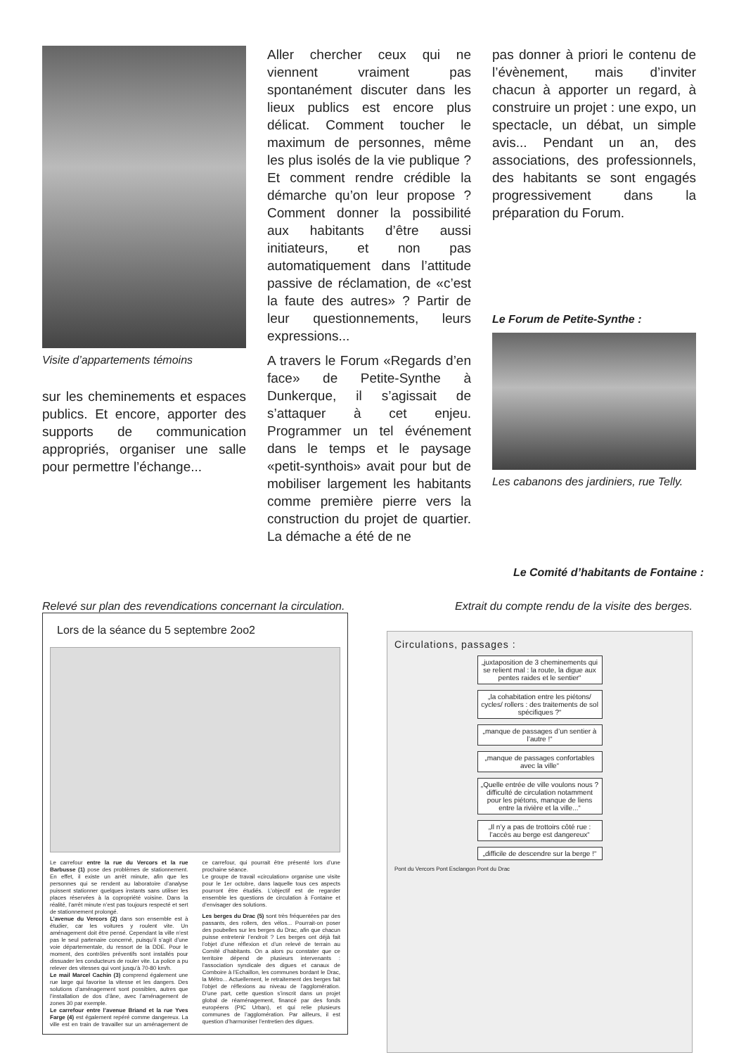Visite d’appartements témoins
sur les cheminements et espaces publics. Et encore, apporter des supports de communication appropriés, organiser une salle pour permettre l’échange...
Aller chercher ceux qui ne viennent vraiment pas spontanément discuter dans les lieux publics est encore plus délicat. Comment toucher le maximum de personnes, même les plus isolés de la vie publique ? Et comment rendre crédible la démarche qu’on leur propose ? Comment donner la possibilité aux habitants d’être aussi initiateurs, et non pas automatiquement dans l’attitude passive de réclamation, de «c’est la faute des autres» ? Partir de leur questionnements, leurs expressions...
A travers le Forum «Regards d’en face» de Petite-Synthe à Dunkerque, il s’agissait de s’attaquer à cet enjeu. Programmer un tel événement dans le temps et le paysage «petit-synthois» avait pour but de mobiliser largement les habitants comme première pierre vers la construction du projet de quartier. La démache a été de ne
pas donner à priori le contenu de l’évènement, mais d’inviter chacun à apporter un regard, à construire un projet : une expo, un spectacle, un débat, un simple avis... Pendant un an, des associations, des professionnels, des habitants se sont engagés progressivement dans la préparation du Forum.
Le Forum de Petite-Synthe :
Les cabanons des jardiniers, rue Telly.
Le Comité d’habitants de Fontaine :
Relevé sur plan des revendications concernant la circulation.
Lors de la séance du 5 septembre 2oo2
Le carrefour entre la rue du Vercors et la rue Barbusse (1) pose des problèmes de stationnement. En effet, il existe un arrêt minute, afin que les personnes qui se rendent au laboratoire d’analyse puissent stationner quelques instants sans utiliser les places réservées à la copropriété voisine. Dans la réalité, l’arrêt minute n’est pas toujours respecté et sert de stationnement prolongé.
L’avenue du Vercors (2) dans son ensemble est à étudier, car les voitures y roulent vite. Un aménagement doit être pensé. Cependant la ville n’est pas le seul partenaire concerné, puisqu’il s’agit d’une voie départementale, du ressort de la DDE. Pour le moment, des contrôles préventifs sont installés pour dissuader les conducteurs de rouler vite. La police a pu relever des vitesses qui vont jusqu’à 70-80 km/h.
Le mail Marcel Cachin (3) comprend également une rue large qui favorise la vitesse et les dangers. Des solutions d’aménagement sont possibles, autres que l’installation de dos d’âne, avec l’aménagement de zones 30 par exemple.
Le carrefour entre l’avenue Briand et la rue Yves Farge (4) est également repéré comme dangereux. La ville est en train de travailler sur un aménagement de ce carrefour, qui pourrait être présenté lors d’une prochaine séance.
Le groupe de travail «circulation» organise une visite pour le 1er octobre, dans laquelle tous ces aspects pourront être étudiés. L’objectif est de regarder ensemble les questions de circulation à Fontaine et d’envisager des solutions.
Les berges du Drac (5) sont très fréquentées par des passants, des rollers, des vélos... Pourrait-on poser des poubelles sur les berges du Drac, afin que chacun puisse entretenir l’endroit ? Les berges ont déjà fait l’objet d’une réflexion et d’un relevé de terrain au Comité d’habitants. On a alors pu constater que ce territoire dépend de plusieurs intervenants : l’association syndicale des digues et canaux de Comboire à l’Echaillon, les communes bordant le Drac, la Métro... Actuellement, le retraitement des berges fait l’objet de réflexions au niveau de l’agglomération. D’une part, cette question s’inscrit dans un projet global de réaménagement, financé par des fonds européens (PIC Urban), et qui relie plusieurs communes de l’agglomération. Par ailleurs, il est question d’harmoniser l’entretien des digues.
Extrait du compte rendu de la visite des berges.
Circulations, passages :
„juxtaposition de 3 cheminements qui se relient mal : la route, la digue aux pentes raides et le sentier“
„la cohabitation entre les piétons/ cycles/ rollers : des traitements de sol spécifiques ?“
„manque de passages d’un sentier à l’autre !“
„manque de passages confortables avec la ville“
„Quelle entrée de ville voulons nous ? difficulté de circulation notamment pour les piétons, manque de liens entre la rivière et la ville...“
„Il n’y a pas de trottoirs côté rue : l’accès au berge est dangereux“
„difficile de descendre sur la berge !“
Pont du Vercors Pont Esclangon Pont du Drac